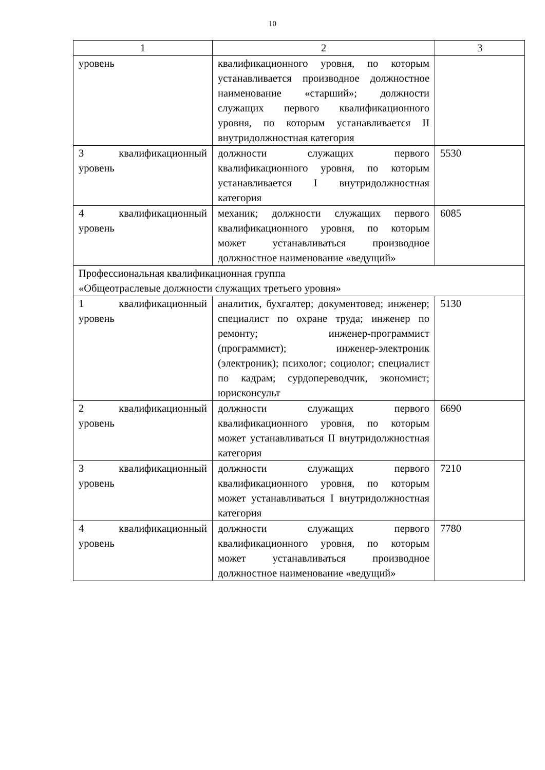10
| 1 | 2 | 3 |
| --- | --- | --- |
| уровень | квалификационного уровня, по которым устанавливается производное должностное наименование «старший»; должности служащих первого квалификационного уровня, по которым устанавливается II внутридолжностная категория | |
| 3 квалификационный уровень | должности служащих первого квалификационного уровня, по которым устанавливается I внутридолжностная категория | 5530 |
| 4 квалификационный уровень | механик; должности служащих первого квалификационного уровня, по которым может устанавливаться производное должностное наименование «ведущий» | 6085 |
| Профессиональная квалификационная группа «Общеотраслевые должности служащих третьего уровня» | | |
| 1 квалификационный уровень | аналитик, бухгалтер; документовед; инженер; специалист по охране труда; инженер по ремонту; инженер-программист (программист); инженер-электроник (электроник); психолог; социолог; специалист по кадрам; сурдопереводчик, экономист; юрисконсульт | 5130 |
| 2 квалификационный уровень | должности служащих первого квалификационного уровня, по которым может устанавливаться II внутридолжностная категория | 6690 |
| 3 квалификационный уровень | должности служащих первого квалификационного уровня, по которым может устанавливаться I внутридолжностная категория | 7210 |
| 4 квалификационный уровень | должности служащих первого квалификационного уровня, по которым может устанавливаться производное должностное наименование «ведущий» | 7780 |